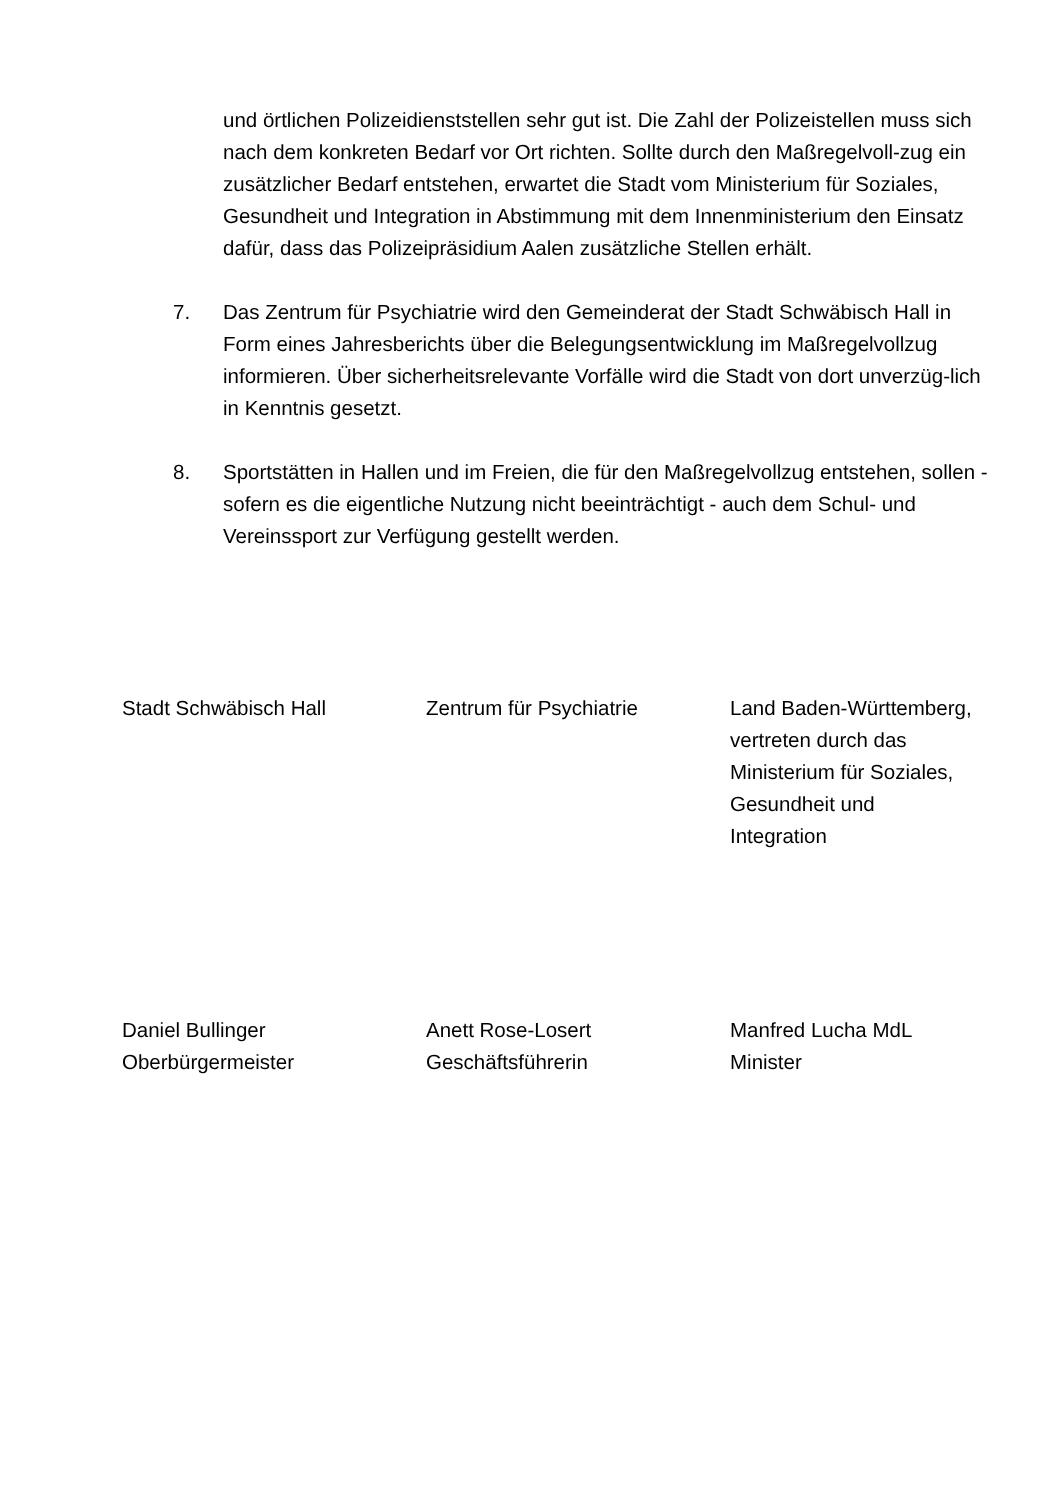und örtlichen Polizeidienststellen sehr gut ist. Die Zahl der Polizeistellen muss sich nach dem konkreten Bedarf vor Ort richten. Sollte durch den Maßregelvoll-zug ein zusätzlicher Bedarf entstehen, erwartet die Stadt vom Ministerium für Soziales, Gesundheit und Integration in Abstimmung mit dem Innenministerium den Einsatz dafür, dass das Polizeipräsidium Aalen zusätzliche Stellen erhält.
7. Das Zentrum für Psychiatrie wird den Gemeinderat der Stadt Schwäbisch Hall in Form eines Jahresberichts über die Belegungsentwicklung im Maßregelvollzug informieren. Über sicherheitsrelevante Vorfälle wird die Stadt von dort unverzüg-lich in Kenntnis gesetzt.
8. Sportstätten in Hallen und im Freien, die für den Maßregelvollzug entstehen, sollen - sofern es die eigentliche Nutzung nicht beeinträchtigt - auch dem Schul- und Vereinssport zur Verfügung gestellt werden.
Stadt Schwäbisch Hall Zentrum für Psychiatrie Land Baden-Württemberg,
vertreten durch das
Ministerium für Soziales,
Gesundheit und
Integration
Daniel Bullinger
Oberbürgermeister
Anett Rose-Losert
Geschäftsführerin
Manfred Lucha MdL
Minister